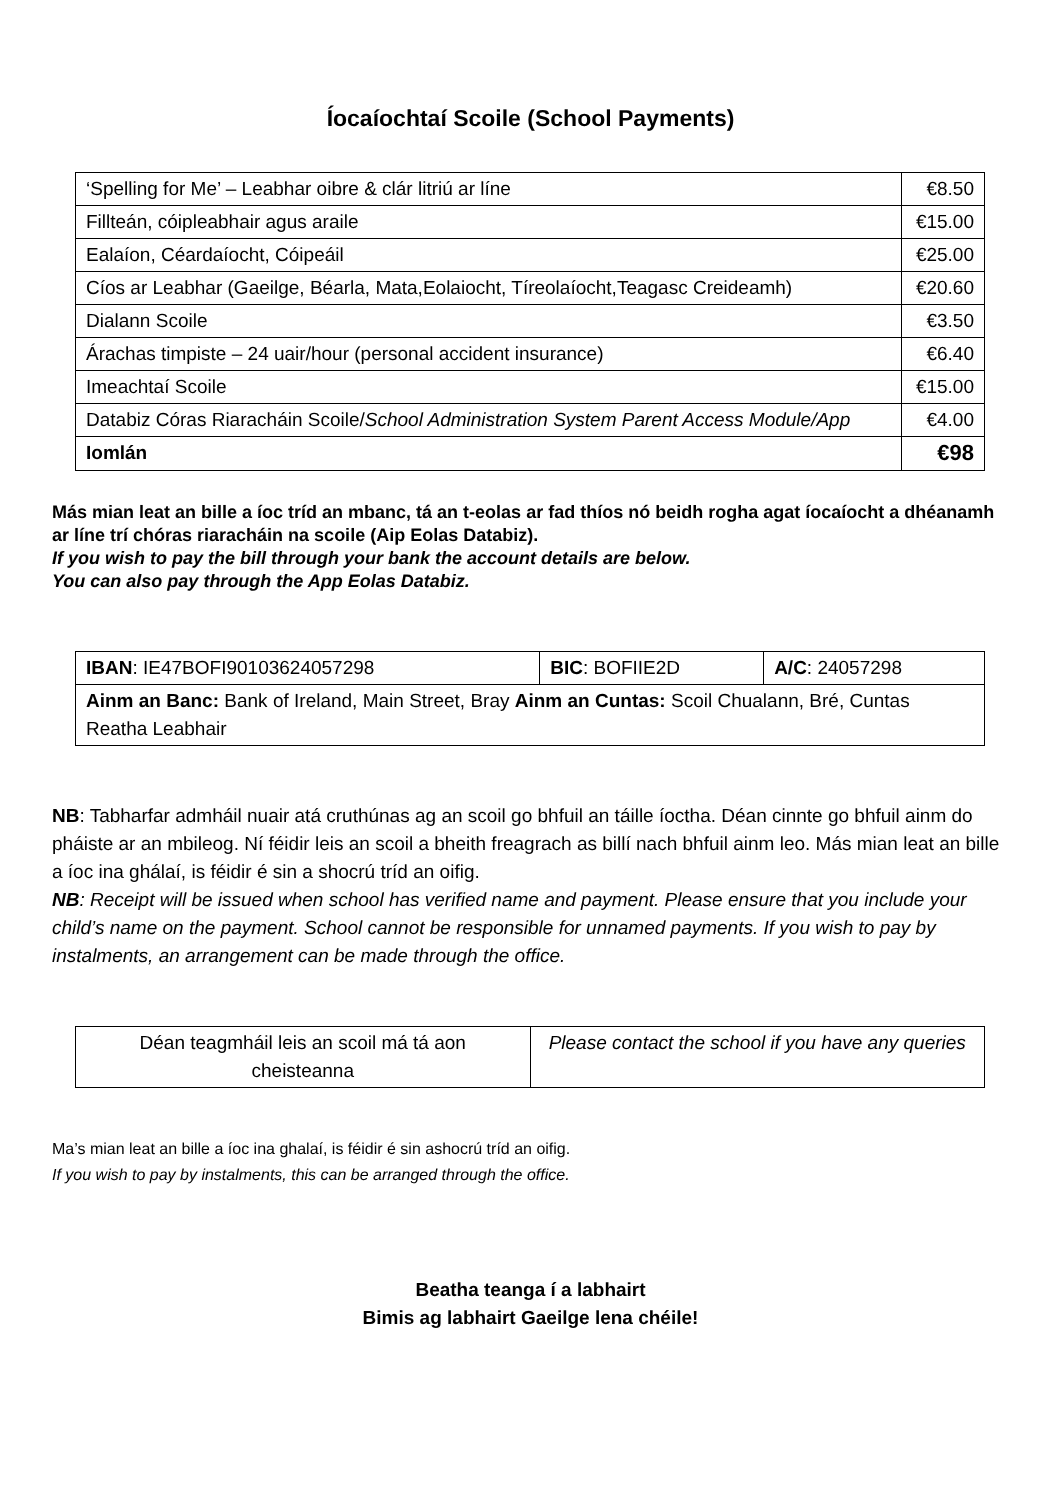Íocaíochtaí Scoile (School Payments)
| ‘Spelling for Me’ – Leabhar oibre & clár litriú ar líne | €8.50 |
| Fillteán, cóipleabhair agus araile | €15.00 |
| Ealaíon, Céardaíocht, Cóipeáil | €25.00 |
| Cíos ar Leabhar (Gaeilge, Béarla, Mata,Eolaiocht, Tíreolaíocht,Teagasc Creideamh) | €20.60 |
| Dialann Scoile | €3.50 |
| Árachas timpiste – 24 uair/hour (personal accident insurance) | €6.40 |
| Imeachtaí Scoile | €15.00 |
| Databiz Córas Riaracháin Scoile/ School Administration System Parent Access Module/App | €4.00 |
| Iomlán | €98 |
Más mian leat an bille a íoc tríd an mbanc, tá an t-eolas ar fad thíos nó beidh rogha agat íocaíocht a dhéanamh ar líne trí chóras riaracháin na scoile (Aip Eolas Databiz).
If you wish to pay the bill through your bank the account details are below.
You can also pay through the App Eolas Databiz.
| IBAN : IE47BOFI90103624057298 | BIC : BOFIIE2D | A/C : 24057298 |
| Ainm an Banc: Bank of Ireland, Main Street, Bray Ainm an Cuntas: Scoil Chualann, Bré, Cuntas Reatha Leabhair | | |
NB: Tabharfar admháil nuair atá cruthúnas ag an scoil go bhfuil an táille íoctha. Déan cinnte go bhfuil ainm do pháiste ar an mbileog. Ní féidir leis an scoil a bheith freagrach as billí nach bhfuil ainm leo. Más mian leat an bille a íoc ina ghálaí, is féidir é sin a shocrú tríd an oifig.
NB: Receipt will be issued when school has verified name and payment. Please ensure that you include your child’s name on the payment. School cannot be responsible for unnamed payments. If you wish to pay by instalments, an arrangement can be made through the office.
| Déan teagmháil leis an scoil má tá aon cheisteanna | Please contact the school if you have any queries |
Ma’s mian leat an bille a íoc ina ghalaí, is féidir é sin ashocrú tríd an oifig.
If you wish to pay by instalments, this can be arranged through the office.
Beatha teanga í a labhairt
Bimis ag labhairt Gaeilge lena chéile!